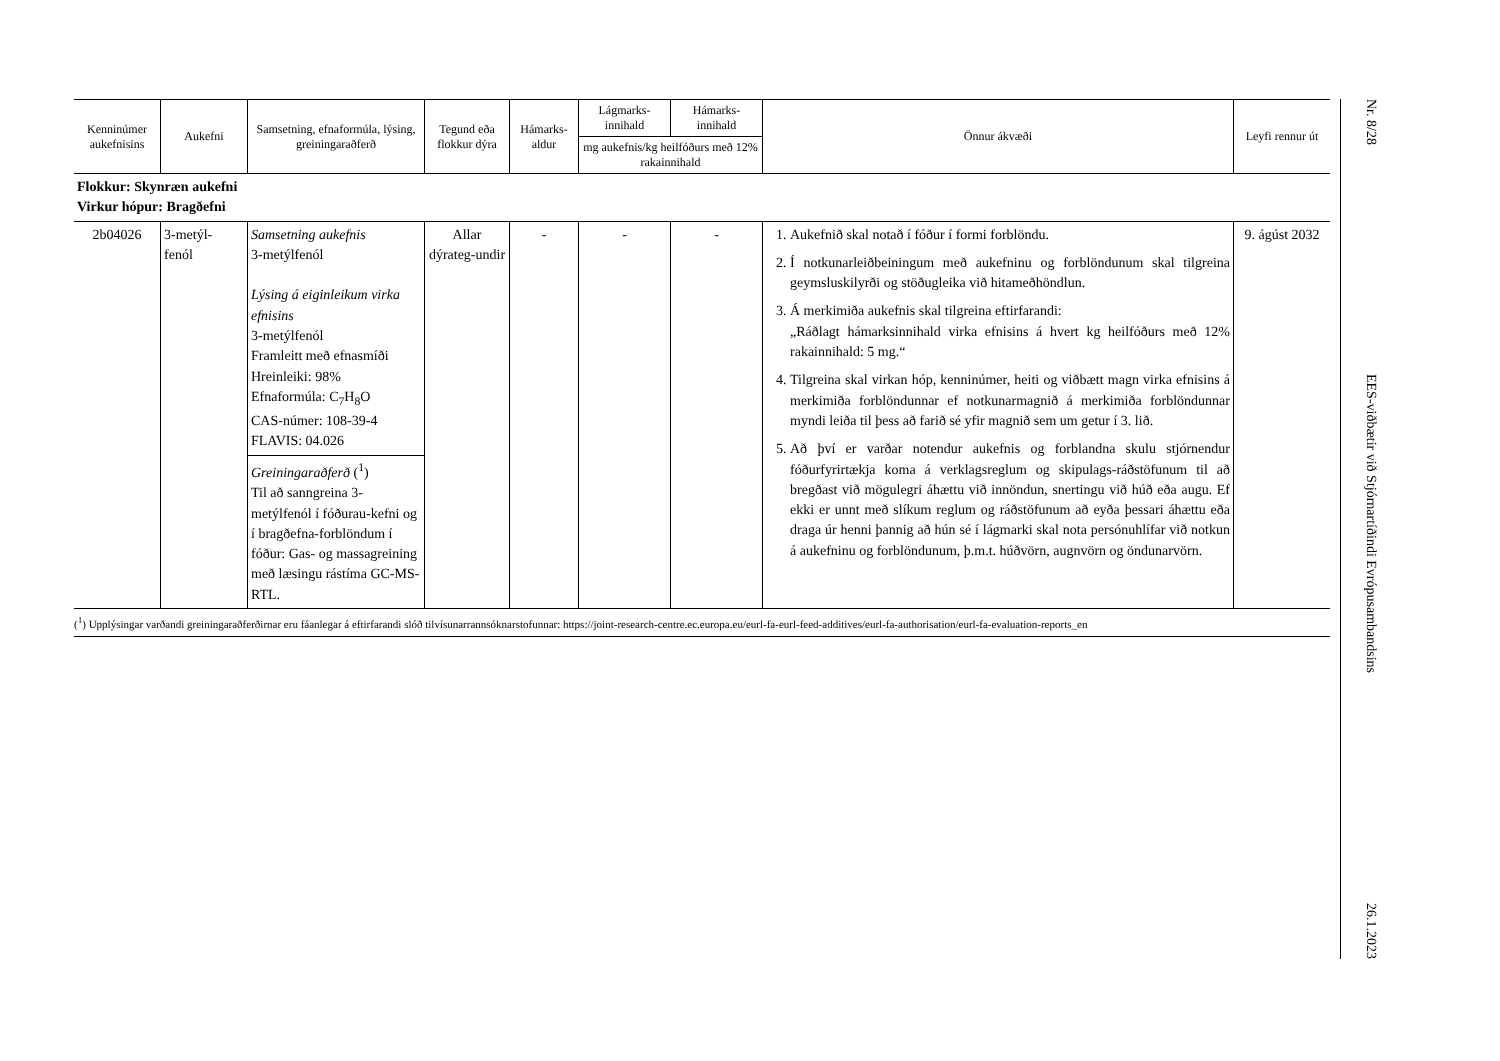| Kenninúmer aukefnisins | Aukefni | Samsetning, efnaformúla, lýsing, greiningaraðferð | Tegund eða flokkur dýra | Hámarks-aldur | Lágmarks-innihald | Hámarks-innihald | Önnur ákvæði | Leyfi rennur út |
| --- | --- | --- | --- | --- | --- | --- | --- | --- |
| | | | | | mg aukefnis/kg heilfóðurs með 12% rakainnihald | | | |
| Flokkur: Skynræn aukefni Virkur hópur: Bragðefni | | | | | | | | |
| 2b04026 | 3-metýl- fenól | Samsetning aukefnis 3-metýlfenól Lýsing á eiginleikum virka efnisins 3-metýlfenól Framleitt með efnasmíði Hreinleiki: 98% Efnaformúla: C<sub>7</sub>H<sub>8</sub>O CAS-númer: 108-39-4 FLAVIS: 04.026 Greiningaraðferð (<sup>1</sup>) Til að sanngreina 3-metýlfenól í fóðurau-kefni og í bragðefna-forblöndum í fóður: Gas- og massagreining með læsingu rástíma GC-MS-RTL. | Allar dýrateg-undir | - | - | - | 1. Aukefnið skal notað í fóður í formi forblöndu. 2. Í notkunarleiðbeiningum með aukefninu og forblöndunum skal tilgreina geymsluskilyrði og stöðugleika við hitameðhöndlun. 3. Á merkimiða aukefnis skal tilgreina eftirfarandi: „Ráðlagt hámarksinnihald virka efnisins á hvert kg heilfóðurs með 12% rakainnihald: 5 mg.“ 4. Tilgreina skal virkan hóp, kenninúmer, heiti og viðbætt magn virka efnisins á merkimiða forblöndunnar ef notkunarmagnið á merkimiða forblöndunnar myndi leiða til þess að farið sé yfir magnið sem um getur í 3. lið. 5. Að því er varðar notendur aukefnis og forblandna skulu stjórnendur fóðurfyrirtækja koma á verklagsreglum og skipulags-ráðstöfunum til að bregðast við mögulegri áhættu við innöndun, snertingu við húð eða augu. Ef ekki er unnt með slíkum reglum og ráðstöfunum að eyða þessari áhættu eða draga úr henni þannig að hún sé í lágmarki skal nota persónuhlífar við notkun á aukefninu og forblöndunum, þ.m.t. húðvörn, augnvörn og öndunarvörn. | 9. ágúst 2032 |
(<sup>1</sup>) Upplýsingar varðandi greiningaraðferðirnar eru fáanlegar á eftirfarandi slóð tilvísunarrannsóknarstofunnar: https://joint-research-centre.ec.europa.eu/eurl-fa-eurl-feed-additives/eurl-fa-authorisation/eurl-fa-evaluation-reports_en
Nr. 8/28 EES-viðbætir við Stjórnartíðindi Evrópusambandsins 26.1.2023